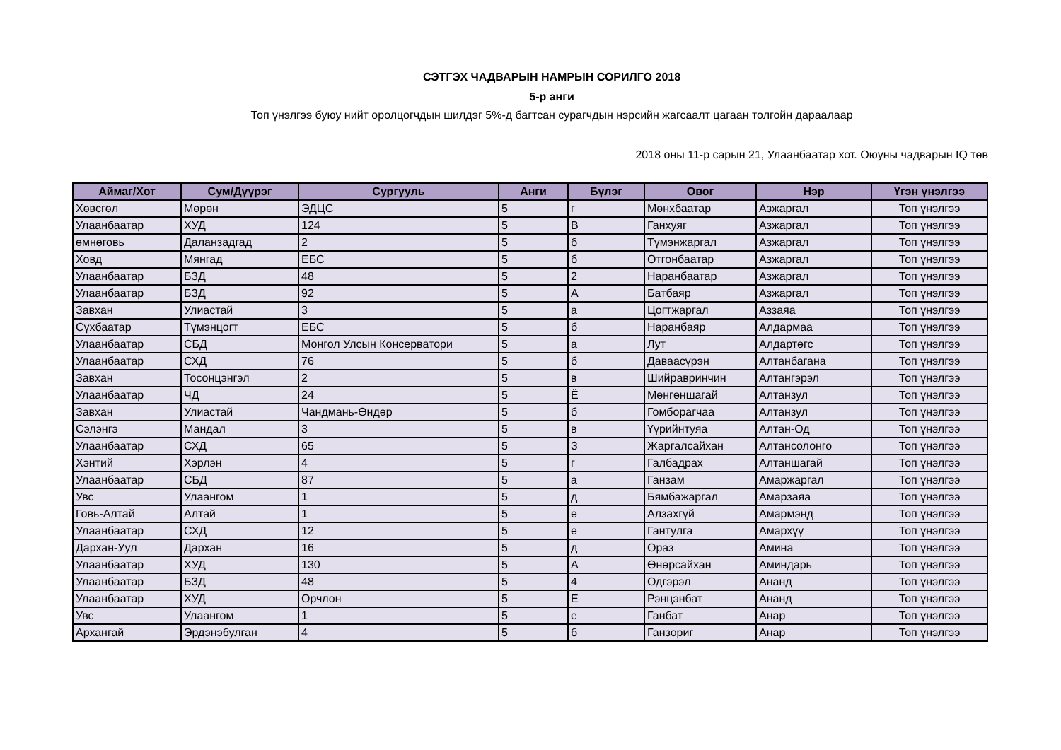СЭТГЭХ ЧАДВАРЫН НАМРЫН СОРИЛГО 2018
5-р анги
Топ үнэлгээ буюу нийт оролцогчдын шилдэг 5%-д багтсан сурагчдын нэрсийн жагсаалт цагаан толгойн дараалаар
2018 оны 11-р сарын 21, Улаанбаатар хот. Оюуны чадварын IQ төв
| Аймаг/Хот | Сум/Дүүрэг | Сургууль | Анги | Бүлэг | Овог | Нэр | Үгэн үнэлгээ |
| --- | --- | --- | --- | --- | --- | --- | --- |
| Хөвсгөл | Мөрөн | ЭДЦС | 5 | г | Мөнхбаатар | Азжаргал | Топ үнэлгээ |
| Улаанбаатар | ХУД | 124 | 5 | В | Ганхуяг | Азжаргал | Топ үнэлгээ |
| өмнөговь | Даланзадгад | 2 | 5 | б | Түмэнжаргал | Азжаргал | Топ үнэлгээ |
| Ховд | Мянгад | ЕБС | 5 | б | Отгонбаатар | Азжаргал | Топ үнэлгээ |
| Улаанбаатар | БЗД | 48 | 5 | 2 | Наранбаатар | Азжаргал | Топ үнэлгээ |
| Улаанбаатар | БЗД | 92 | 5 | А | Батбаяр | Азжаргал | Топ үнэлгээ |
| Завхан | Улиастай | 3 | 5 | а | Цогтжаргал | Аззаяа | Топ үнэлгээ |
| Сүхбаатар | Түмэнцогт | ЕБС | 5 | б | Наранбаяр | Алдармаа | Топ үнэлгээ |
| Улаанбаатар | СБД | Монгол Улсын Консерватори | 5 | а | Лут | Алдартөгс | Топ үнэлгээ |
| Улаанбаатар | СХД | 76 | 5 | б | Даваасүрэн | Алтанбагана | Топ үнэлгээ |
| Завхан | Тосонцэнгэл | 2 | 5 | в | Шийравринчин | Алтангэрэл | Топ үнэлгээ |
| Улаанбаатар | ЧД | 24 | 5 | Ё | Мөнгөншагай | Алтанзул | Топ үнэлгээ |
| Завхан | Улиастай | Чандмань-Өндөр | 5 | б | Гомборагчаа | Алтанзул | Топ үнэлгээ |
| Сэлэнгэ | Мандал | 3 | 5 | в | Үүрийнтуяа | Алтан-Од | Топ үнэлгээ |
| Улаанбаатар | СХД | 65 | 5 | З | Жаргалсайхан | Алтансолонго | Топ үнэлгээ |
| Хэнтий | Хэрлэн | 4 | 5 | г | Галбадрах | Алтаншагай | Топ үнэлгээ |
| Улаанбаатар | СБД | 87 | 5 | а | Ганзам | Амаржаргал | Топ үнэлгээ |
| Увс | Улаангом | 1 | 5 | д | Бямбажаргал | Амарзаяа | Топ үнэлгээ |
| Говь-Алтай | Алтай | 1 | 5 | е | Алзахгүй | Амармэнд | Топ үнэлгээ |
| Улаанбаатар | СХД | 12 | 5 | е | Гантулга | Амархүү | Топ үнэлгээ |
| Дархан-Уул | Дархан | 16 | 5 | д | Ораз | Амина | Топ үнэлгээ |
| Улаанбаатар | ХУД | 130 | 5 | А | Өнөрсайхан | Аминдарь | Топ үнэлгээ |
| Улаанбаатар | БЗД | 48 | 5 | 4 | Одгэрэл | Ананд | Топ үнэлгээ |
| Улаанбаатар | ХУД | Орчлон | 5 | Е | Рэнцэнбат | Ананд | Топ үнэлгээ |
| Увс | Улаангом | 1 | 5 | е | Ганбат | Анар | Топ үнэлгээ |
| Архангай | Эрдэнэбулган | 4 | 5 | б | Ганзориг | Анар | Топ үнэлгээ |